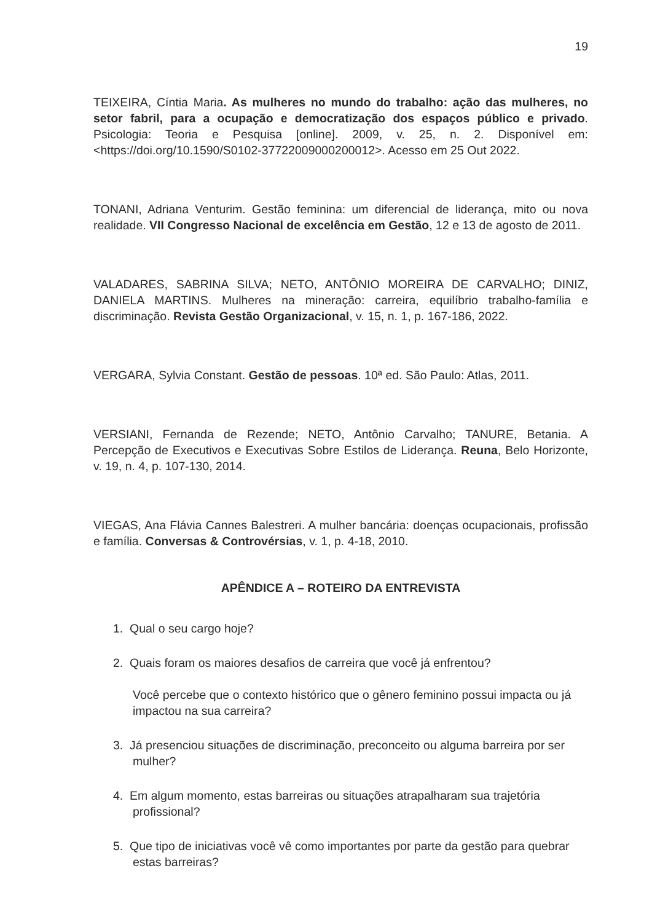19
TEIXEIRA, Cíntia Maria. As mulheres no mundo do trabalho: ação das mulheres, no setor fabril, para a ocupação e democratização dos espaços público e privado. Psicologia: Teoria e Pesquisa [online]. 2009, v. 25, n. 2. Disponível em: <https://doi.org/10.1590/S0102-37722009000200012>. Acesso em 25 Out 2022.
TONANI, Adriana Venturim. Gestão feminina: um diferencial de liderança, mito ou nova realidade. VII Congresso Nacional de excelência em Gestão, 12 e 13 de agosto de 2011.
VALADARES, SABRINA SILVA; NETO, ANTÔNIO MOREIRA DE CARVALHO; DINIZ, DANIELA MARTINS. Mulheres na mineração: carreira, equilíbrio trabalho-família e discriminação. Revista Gestão Organizacional, v. 15, n. 1, p. 167-186, 2022.
VERGARA, Sylvia Constant. Gestão de pessoas. 10ª ed. São Paulo: Atlas, 2011.
VERSIANI, Fernanda de Rezende; NETO, Antônio Carvalho; TANURE, Betania. A Percepção de Executivos e Executivas Sobre Estilos de Liderança. Reuna, Belo Horizonte, v. 19, n. 4, p. 107-130, 2014.
VIEGAS, Ana Flávia Cannes Balestreri. A mulher bancária: doenças ocupacionais, profissão e família. Conversas & Controvérsias, v. 1, p. 4-18, 2010.
APÊNDICE A – ROTEIRO DA ENTREVISTA
1. Qual o seu cargo hoje?
2. Quais foram os maiores desafios de carreira que você já enfrentou?
Você percebe que o contexto histórico que o gênero feminino possui impacta ou já impactou na sua carreira?
3. Já presenciou situações de discriminação, preconceito ou alguma barreira por ser mulher?
4. Em algum momento, estas barreiras ou situações atrapalharam sua trajetória profissional?
5. Que tipo de iniciativas você vê como importantes por parte da gestão para quebrar estas barreiras?